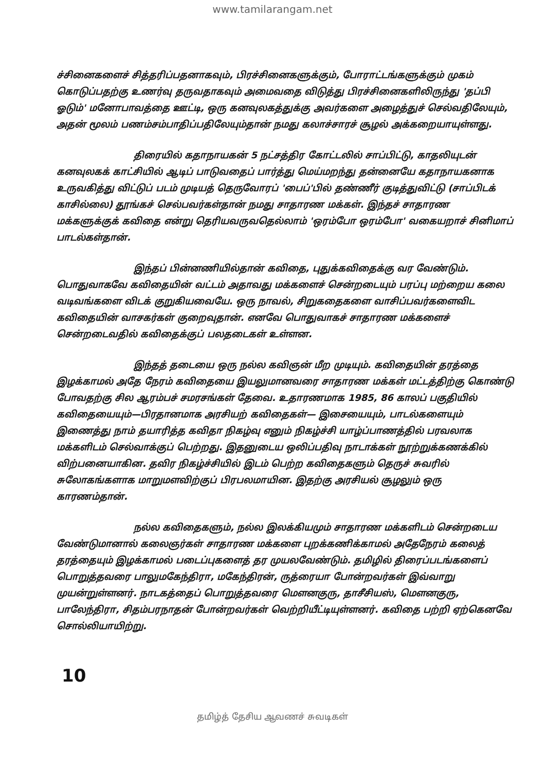www.tamilarangam.net
ச்சினைகளைச் சித்தரிப்பதனாகவும், பிரச்சினைகளுக்கும், போராட்டங்களுக்கும் முகம் கொடுப்பதற்கு உணர்வு தருவதாகவும் அமைவதை விடுத்து பிரச்சினைகளிலிருந்து 'தப்பி ஓடும்' மனோபாவத்தை ஊட்டி, ஒரு கனவுலகத்துக்கு அவர்களை அழைத்துச் செல்வதிலேயும், அதன் மூலம் பணம்சம்பாதிப்பதிலேயும்தான் நமது கலாச்சாரச் சூழல் அக்கறையாயுள்ளது.
திரையில் கதாநாயகன் 5 நட்சத்திர கோட்டலில் சாப்பிட்டு, காதலியுடன் கனவுலகக் காட்சியில் ஆடிப் பாடுவதைப் பார்த்து மெய்மறந்து தன்னையே கதாநாயகனாக உருவகித்து விட்டுப் படம் முடியத் தெருவோரப் 'பைப்'பில் தண்ணீர் குடித்துவிட்டு (சாப்பிடக் காசில்லை) தூங்கச் செல்பவர்கள்தான் நமது சாதாரண மக்கள். இந்தச் சாதாரண மக்களுக்குக் கவிதை என்று தெரியவருவதெல்லாம் 'ஒரம்போ ஒரம்போ' வகையறாச் சினிமாப் பாடல்கள்தான்.
இந்தப் பின்னணியில்தான் கவிதை, புதுக்கவிதைக்கு வர வேண்டும். பொதுவாகவே கவிதையின் வட்டம் அதாவது மக்களைச் சென்றடையும் பரப்பு மற்றைய கலை வடிவங்களை விடக் குறுகியவையே. ஒரு நாவல், சிறுகதைகளை வாசிப்பவர்களைவிட கவிதையின் வாசகர்கள் குறைவுதான். எனவே பொதுவாகச் சாதாரண மக்களைச் சென்றடைவதில் கவிதைக்குப் பலதடைகள் உள்ளன.
இந்தத் தடையை ஒரு நல்ல கவிஞன் மீற முடியும். கவிதையின் தரத்தை இழக்காமல் அதே நேரம் கவிதையை இயலுமானவரை சாதாரண மக்கள் மட்டத்திற்கு கொண்டு போவதற்கு சில ஆரம்பச் சமரசங்கள் தேவை. உதாரணமாக 1985, 86 காலப் பகுதியில் கவிதையையும்—பிரதானமாக அரசியற் கவிதைகள்— இசையையும், பாடல்களையும் இணைத்து நாம் தயாரித்த கவிதா நிகழ்வு எனும் நிகழ்ச்சி யாழ்ப்பாணத்தில் பரவலாக மக்களிடம் செல்வாக்குப் பெற்றது. இதனுடைய ஒலிப்பதிவு நாடாக்கள் நூற்றுக்கணக்கில் விற்பனையாகின. தவிர நிகழ்ச்சியில் இடம் பெற்ற கவிதைகளும் தெருச் சுவரில் சுலோகங்களாக மாறுமளவிற்குப் பிரபலமாயின. இதற்கு அரசியல் சூழலும் ஒரு காரணம்தான்.
நல்ல கவிதைகளும், நல்ல இலக்கியமும் சாதாரண மக்களிடம் சென்றடைய வேண்டுமானால் கலைஞர்கள் சாதாரண மக்களை புறக்கணிக்காமல் அதேநேரம் கலைத் தரத்தையும் இழக்காமல் படைப்புகளைத் தர முயலவேண்டும். தமிழில் திரைப்படங்களைப் பொறுத்தவரை பாலுமகேந்திரா, மகேந்திரன், ருத்ரையா போன்றவர்கள் இவ்வாறு முயன்றுள்ளனர். நாடகத்தைப் பொறுத்தவரை மௌனகுரு, தாசீசியஸ், மௌனகுரு, பாலேந்திரா, சிதம்பரநாதன் போன்றவர்கள் வெற்றியீட்டியுள்ளனர். கவிதை பற்றி ஏற்கெனவே சொல்லியாயிற்று.
10
தமிழ்த் தேசிய ஆவணச் சுவடிகள்